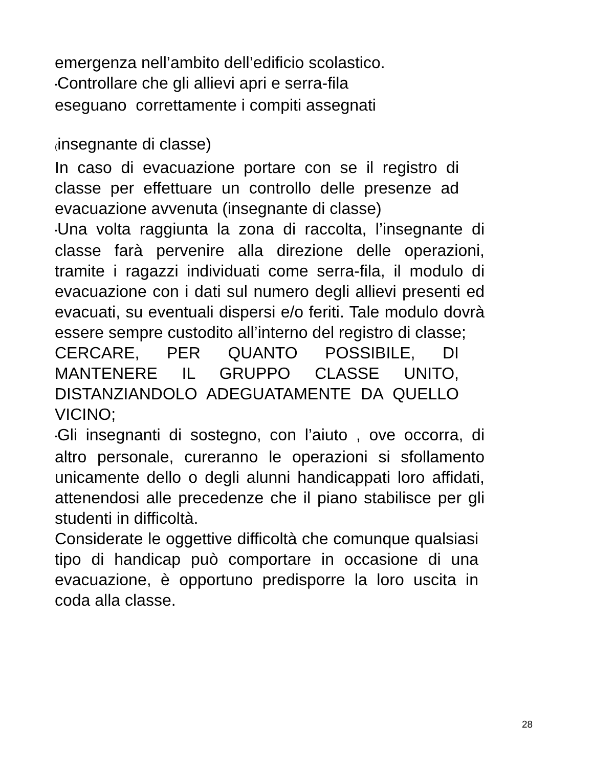emergenza nell’ambito dell’edificio scolastico.
•Controllare che gli allievi apri e serra-fila
eseguano correttamente i compiti assegnati
(insegnante di classe)
In caso di evacuazione portare con se il registro di classe per effettuare un controllo delle presenze ad evacuazione avvenuta (insegnante di classe)
•Una volta raggiunta la zona di raccolta, l’insegnante di classe farà pervenire alla direzione delle operazioni, tramite i ragazzi individuati come serra-fila, il modulo di evacuazione con i dati sul numero degli allievi presenti ed evacuati, su eventuali dispersi e/o feriti. Tale modulo dovrà essere sempre custodito all’interno del registro di classe;
CERCARE, PER QUANTO POSSIBILE, DI MANTENERE IL GRUPPO CLASSE UNITO, DISTANZIANDOLO ADEGUATAMENTE DA QUELLO VICINO;
•Gli insegnanti di sostegno, con l’aiuto , ove occorra, di altro personale, cureranno le operazioni si sfollamento unicamente dello o degli alunni handicappati loro affidati, attenendosi alle precedenze che il piano stabilisce per gli studenti in difficoltà.
Considerate le oggettive difficoltà che comunque qualsiasi tipo di handicap può comportare in occasione di una evacuazione, è opportuno predisporre la loro uscita in coda alla classe.
28